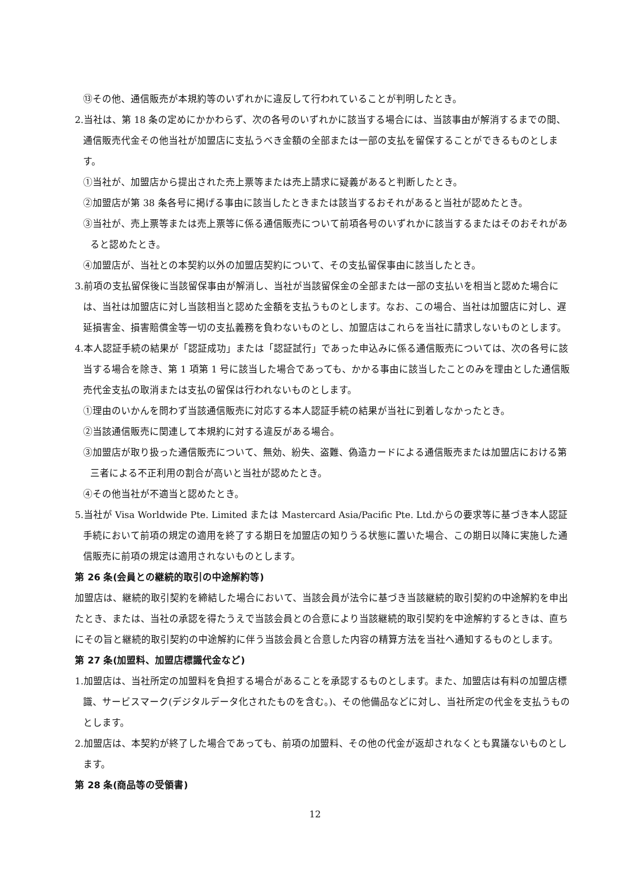⑬その他、通信販売が本規約等のいずれかに違反して行われていることが判明したとき。
2.当社は、第 18 条の定めにかかわらず、次の各号のいずれかに該当する場合には、当該事由が解消するまでの間、通信販売代金その他当社が加盟店に支払うべき金額の全部または一部の支払を留保することができるものとします。
①当社が、加盟店から提出された売上票等または売上請求に疑義があると判断したとき。
②加盟店が第 38 条各号に掲げる事由に該当したときまたは該当するおそれがあると当社が認めたとき。
③当社が、売上票等または売上票等に係る通信販売について前項各号のいずれかに該当するまたはそのおそれがあると認めたとき。
④加盟店が、当社との本契約以外の加盟店契約について、その支払留保事由に該当したとき。
3.前項の支払留保後に当該留保事由が解消し、当社が当該留保金の全部または一部の支払いを相当と認めた場合には、当社は加盟店に対し当該相当と認めた金額を支払うものとします。なお、この場合、当社は加盟店に対し、遅延損害金、損害賠償金等一切の支払義務を負わないものとし、加盟店はこれらを当社に請求しないものとします。
4.本人認証手続の結果が「認証成功」または「認証試行」であった申込みに係る通信販売については、次の各号に該当する場合を除き、第 1 項第 1 号に該当した場合であっても、かかる事由に該当したことのみを理由とした通信販売代金支払の取消または支払の留保は行われないものとします。
①理由のいかんを問わず当該通信販売に対応する本人認証手続の結果が当社に到着しなかったとき。
②当該通信販売に関連して本規約に対する違反がある場合。
③加盟店が取り扱った通信販売について、無効、紛失、盗難、偽造カードによる通信販売または加盟店における第三者による不正利用の割合が高いと当社が認めたとき。
④その他当社が不適当と認めたとき。
5.当社が Visa Worldwide Pte. Limited または Mastercard Asia/Pacific Pte. Ltd.からの要求等に基づき本人認証手続において前項の規定の適用を終了する期日を加盟店の知りうる状態に置いた場合、この期日以降に実施した通信販売に前項の規定は適用されないものとします。
第 26 条(会員との継続的取引の中途解約等)
加盟店は、継続的取引契約を締結した場合において、当該会員が法令に基づき当該継続的取引契約の中途解約を申出たとき、または、当社の承認を得たうえで当該会員との合意により当該継続的取引契約を中途解約するときは、直ちにその旨と継続的取引契約の中途解約に伴う当該会員と合意した内容の精算方法を当社へ通知するものとします。
第 27 条(加盟料、加盟店標識代金など)
1.加盟店は、当社所定の加盟料を負担する場合があることを承認するものとします。また、加盟店は有料の加盟店標識、サービスマーク(デジタルデータ化されたものを含む。)、その他備品などに対し、当社所定の代金を支払うものとします。
2.加盟店は、本契約が終了した場合であっても、前項の加盟料、その他の代金が返却されなくとも異議ないものとします。
第 28 条(商品等の受領書)
12